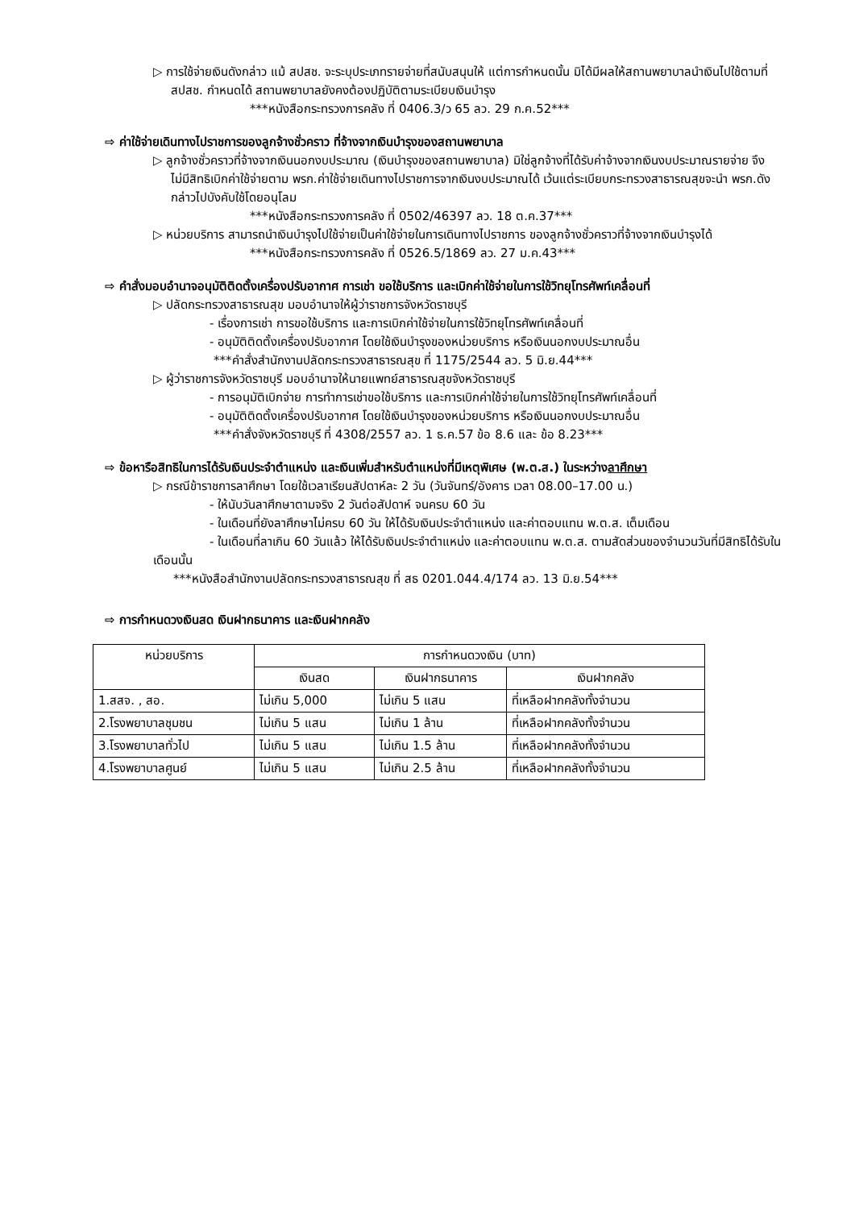▷ การใช้จ่ายเงินดังกล่าว แม้ สปสช. จะระบุประเภทรายจ่ายที่สนับสนุนให้ แต่การกำหนดนั้น มิได้มีผลให้สถานพยาบาลนำเงินไปใช้ตามที่ สปสช. กำหนดได้ สถานพยาบาลยังคงต้องปฏิบัติตามระเบียบเงินบำรุง
***หนังสือกระทรวงการคลัง ที่ 0406.3/ว 65 ลว. 29 ก.ค.52***
⇨ ค่าใช้จ่ายเดินทางไปราชการของลูกจ้างชั่วคราว ที่จ้างจากเงินบำรุงของสถานพยาบาล
▷ ลูกจ้างชั่วคราวที่จ้างจากเงินนอกงบประมาณ (เงินบำรุงของสถานพยาบาล) มิใช่ลูกจ้างที่ได้รับค่าจ้างจากเงินงบประมาณรายจ่าย จึงไม่มีสิทธิเบิกค่าใช้จ่ายตาม พรก.ค่าใช้จ่ายเดินทางไปราชการจากเงินงบประมาณได้ เว้นแต่ระเบียบกระทรวงสาธารณสุขจะนำ พรก.ดังกล่าวไปบังคับใช้โดยอนุโลม
***หนังสือกระทรวงการคลัง ที่ 0502/46397 ลว. 18 ต.ค.37***
▷ หน่วยบริการ สามารถนำเงินบำรุงไปใช้จ่ายเป็นค่าใช้จ่ายในการเดินทางไปราชการ ของลูกจ้างชั่วคราวที่จ้างจากเงินบำรุงได้
***หนังสือกระทรวงการคลัง ที่ 0526.5/1869 ลว. 27 ม.ค.43***
⇨ คำสั่งมอบอำนาจอนุมัติติดตั้งเครื่องปรับอากาศ การเช่า ขอใช้บริการ และเบิกค่าใช้จ่ายในการใช้วิทยุโทรศัพท์เคลื่อนที่
▷ ปลัดกระทรวงสาธารณสุข มอบอำนาจให้ผู้ว่าราชการจังหวัดราชบุรี
- เรื่องการเช่า การขอใช้บริการ และการเบิกค่าใช้จ่ายในการใช้วิทยุโทรศัพท์เคลื่อนที่
- อนุมัติติดตั้งเครื่องปรับอากาศ โดยใช้เงินบำรุงของหน่วยบริการ หรือเงินนอกงบประมาณอื่น
***คำสั่งสำนักงานปลัดกระทรวงสาธารณสุข ที่ 1175/2544 ลว. 5 มิ.ย.44***
▷ ผู้ว่าราชการจังหวัดราชบุรี มอบอำนาจให้นายแพทย์สาธารณสุขจังหวัดราชบุรี
- การอนุมัติเบิกจ่าย การทำการเช่าขอใช้บริการ และการเบิกค่าใช้จ่ายในการใช้วิทยุโทรศัพท์เคลื่อนที่
- อนุมัติติดตั้งเครื่องปรับอากาศ โดยใช้เงินบำรุงของหน่วยบริการ หรือเงินนอกงบประมาณอื่น
***คำสั่งจังหวัดราชบุรี ที่ 4308/2557 ลว. 1 ธ.ค.57 ข้อ 8.6 และ ข้อ 8.23***
⇨ ข้อหารือสิทธิในการได้รับเงินประจำตำแหน่ง และเงินเพิ่มสำหรับตำแหน่งที่มีเหตุพิเศษ (พ.ต.ส.) ในระหว่างลาศึกษา
▷ กรณีข้าราชการลาศึกษา โดยใช้เวลาเรียนสัปดาห์ละ 2 วัน (วันจันทร์/อังคาร เวลา 08.00–17.00 น.)
- ให้นับวันลาศึกษาตามจริง 2 วันต่อสัปดาห์ จนครบ 60 วัน
- ในเดือนที่ยังลาศึกษาไม่ครบ 60 วัน ให้ได้รับเงินประจำตำแหน่ง และค่าตอบแทน พ.ต.ส. เต็มเดือน
- ในเดือนที่ลาเกิน 60 วันแล้ว ให้ได้รับเงินประจำตำแหน่ง และค่าตอบแทน พ.ต.ส. ตามสัดส่วนของจำนวนวันที่มีสิทธิได้รับในเดือนนั้น
***หนังสือสำนักงานปลัดกระทรวงสาธารณสุข ที่ สธ 0201.044.4/174 ลว. 13 มิ.ย.54***
⇨ การกำหนดวงเงินสด เงินฝากธนาคาร และเงินฝากคลัง
| หน่วยบริการ | การกำหนดวงเงิน (บาท) | | |
| --- | --- | --- | --- |
| | เงินสด | เงินฝากธนาคาร | เงินฝากคลัง |
| 1.สสจ. , สอ. | ไม่เกิน 5,000 | ไม่เกิน 5 แสน | ที่เหลือฝากคลังทั้งจำนวน |
| 2.โรงพยาบาลชุมชน | ไม่เกิน 5 แสน | ไม่เกิน 1 ล้าน | ที่เหลือฝากคลังทั้งจำนวน |
| 3.โรงพยาบาลทั่วไป | ไม่เกิน 5 แสน | ไม่เกิน 1.5 ล้าน | ที่เหลือฝากคลังทั้งจำนวน |
| 4.โรงพยาบาลศูนย์ | ไม่เกิน 5 แสน | ไม่เกิน 2.5 ล้าน | ที่เหลือฝากคลังทั้งจำนวน |